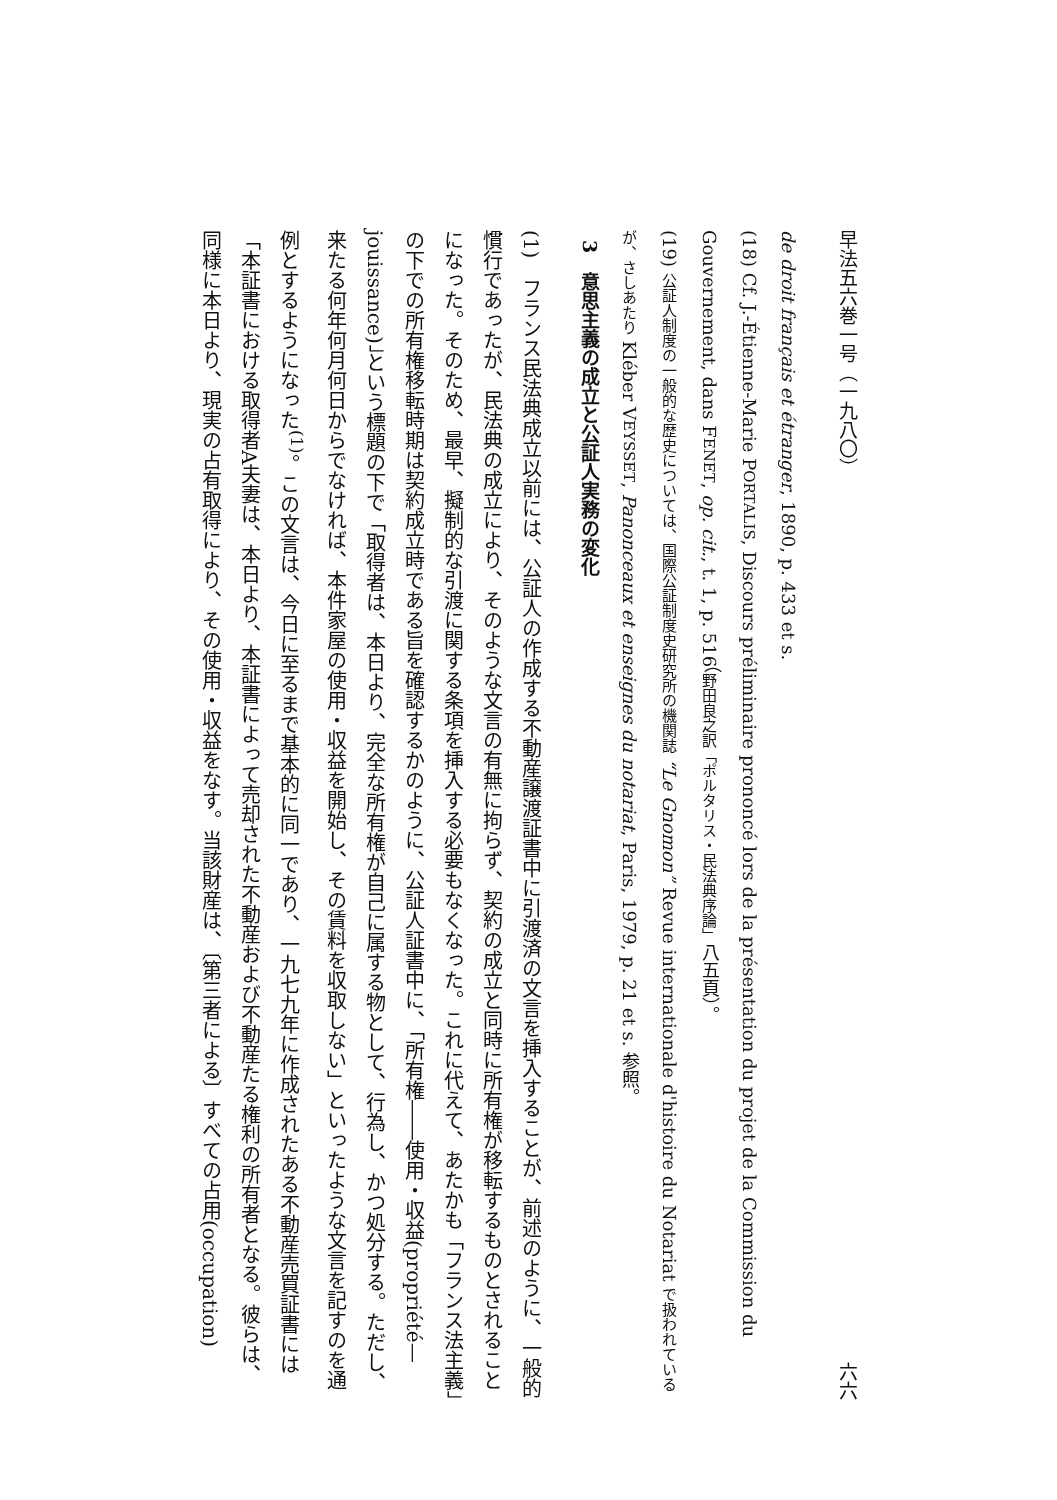早法五六巻一号（一九八〇） 六六
de droit français et étranger, 1890, p. 433 et s.
(18) Cf. J.-Étienne-Marie PORTALIS, Discours préliminaire prononcé lors de la présentation du projet de la Commission du Gouvernement, dans FENET, op. cit., t. 1, p. 516（野田良之訳「ポルタリス・民法典序論」八五頁）。
(19) 公証人制度の一般的な歴史については、国際公証制度史研究所の機関誌 “Le Gnomon” Revue internationale d'histoire du Notariat で扱われているが、さしあたり Kléber VEYSSET, Panonceaux et enseignes du notariat, Paris, 1979, p. 21 et s. 参照。
3　意思主義の成立と公証人実務の変化
(1)　フランス民法典成立以前には、公証人の作成する不動産譲渡証書中に引渡済の文言を挿入することが、前述のように、一般的慣行であったが、民法典の成立により、そのような文言の有無に拘らず、契約の成立と同時に所有権が移転するものとされることになった。そのため、最早、擬制的な引渡に関する条項を挿入する必要もなくなった。これに代えて、あたかも「フランス法主義」の下での所有権移転時期は契約成立時である旨を確認するかのように、公証人証書中に、「所有権――使用・収益(propriété—jouissance)」という標題の下で「取得者は、本日より、完全な所有権が自己に属する物として、行為し、かつ処分する。ただし、来たる何年何月何日からでなければ、本件家屋の使用・収益を開始し、その賃料を収取しない」といったような文言を記すのを通例とするようになった<sup>(1)</sup>。この文言は、今日に至るまで基本的に同一であり、一九七九年に作成されたある不動産売買証書には「本証書における取得者A夫妻は、本日より、本証書によって売却された不動産および不動産たる権利の所有者となる。彼らは、同様に本日より、現実の占有取得により、その使用・収益をなす。当該財産は、〔第三者による〕すべての占用(occupation)